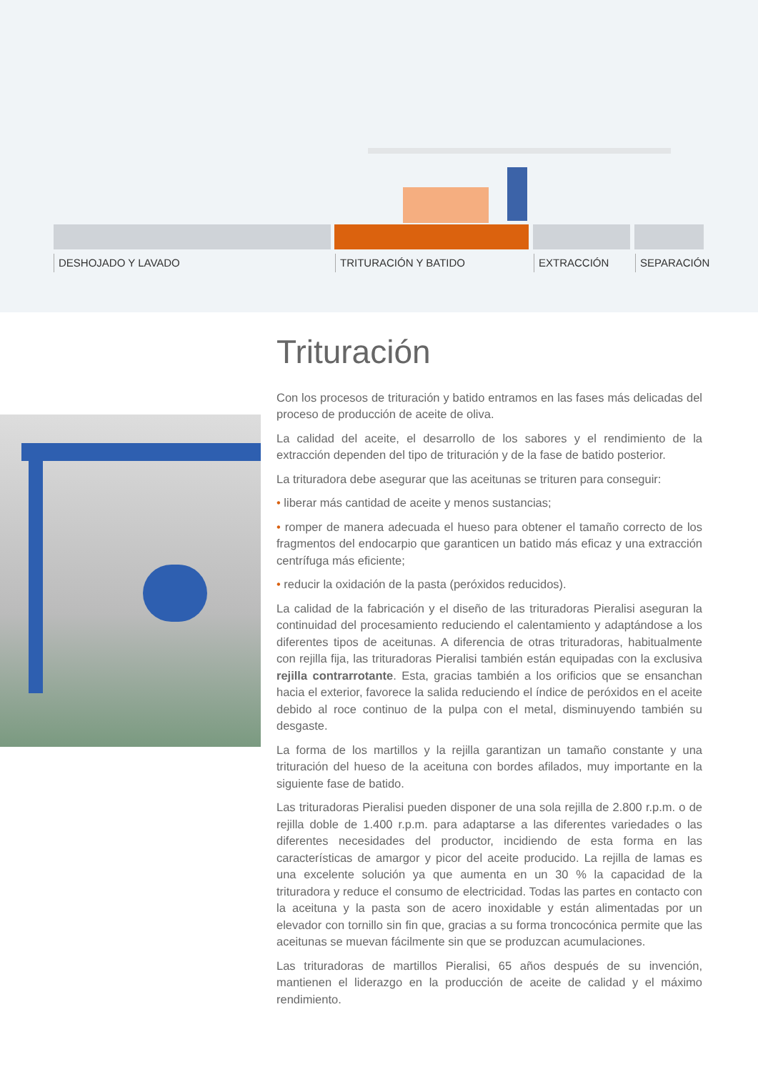DESHOJADO Y LAVADO TRITURACIÓN Y BATIDO EXTRACCIÓN SEPARACIÓN
Trituración
Con los procesos de trituración y batido entramos en las fases más delicadas del proceso de producción de aceite de oliva.
La calidad del aceite, el desarrollo de los sabores y el rendimiento de la extracción dependen del tipo de trituración y de la fase de batido posterior.
La trituradora debe asegurar que las aceitunas se trituren para conseguir:
• liberar más cantidad de aceite y menos sustancias;
• romper de manera adecuada el hueso para obtener el tamaño correcto de los fragmentos del endocarpio que garanticen un batido más eficaz y una extracción centrífuga más eficiente;
• reducir la oxidación de la pasta (peróxidos reducidos).
La calidad de la fabricación y el diseño de las trituradoras Pieralisi aseguran la continuidad del procesamiento reduciendo el calentamiento y adaptándose a los diferentes tipos de aceitunas. A diferencia de otras trituradoras, habitualmente con rejilla fija, las trituradoras Pieralisi también están equipadas con la exclusiva rejilla contrarrotante. Esta, gracias también a los orificios que se ensanchan hacia el exterior, favorece la salida reduciendo el índice de peróxidos en el aceite debido al roce continuo de la pulpa con el metal, disminuyendo también su desgaste.
La forma de los martillos y la rejilla garantizan un tamaño constante y una trituración del hueso de la aceituna con bordes afilados, muy importante en la siguiente fase de batido.
Las trituradoras Pieralisi pueden disponer de una sola rejilla de 2.800 r.p.m. o de rejilla doble de 1.400 r.p.m. para adaptarse a las diferentes variedades o las diferentes necesidades del productor, incidiendo de esta forma en las características de amargor y picor del aceite producido. La rejilla de lamas es una excelente solución ya que aumenta en un 30 % la capacidad de la trituradora y reduce el consumo de electricidad. Todas las partes en contacto con la aceituna y la pasta son de acero inoxidable y están alimentadas por un elevador con tornillo sin fin que, gracias a su forma troncocónica permite que las aceitunas se muevan fácilmente sin que se produzcan acumulaciones.
Las trituradoras de martillos Pieralisi, 65 años después de su invención, mantienen el liderazgo en la producción de aceite de calidad y el máximo rendimiento.